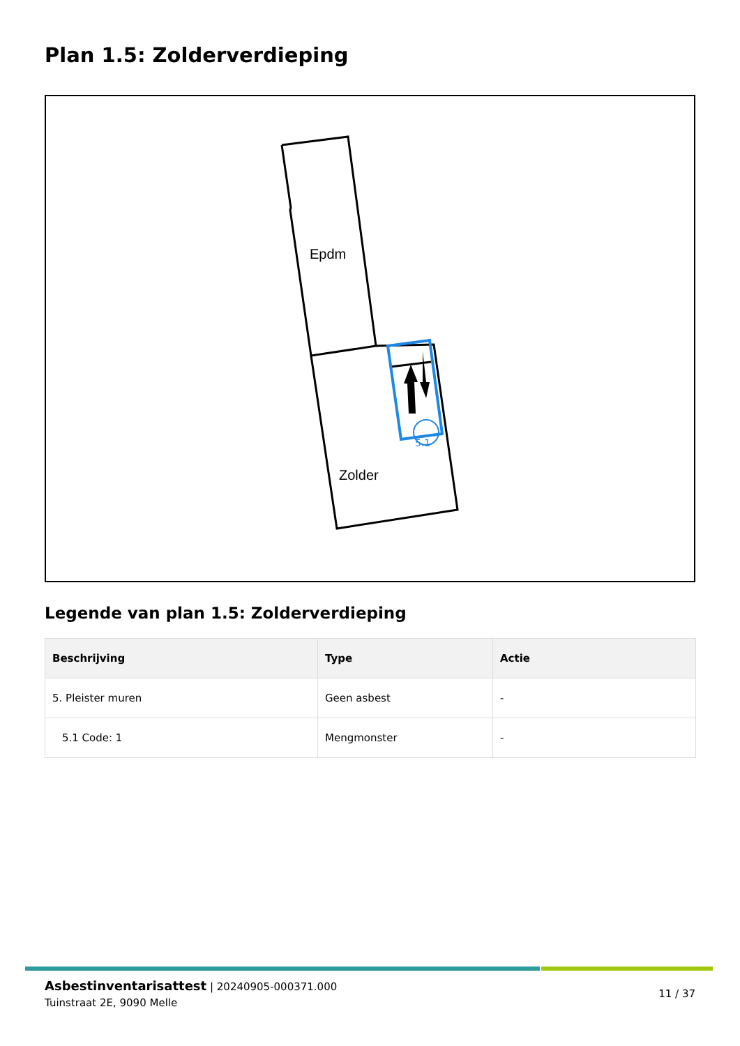Plan 1.5: Zolderverdieping
5.1
Epdm
Zolder
Legende van plan 1.5: Zolderverdieping
| Beschrijving | Type | Actie |
| --- | --- | --- |
| 5. Pleister muren | Geen asbest | - |
| 5.1 Code: 1 | Mengmonster | - |
Asbestinventarisattest | 20240905-000371.000
Tuinstraat 2E, 9090 Melle
11 / 37